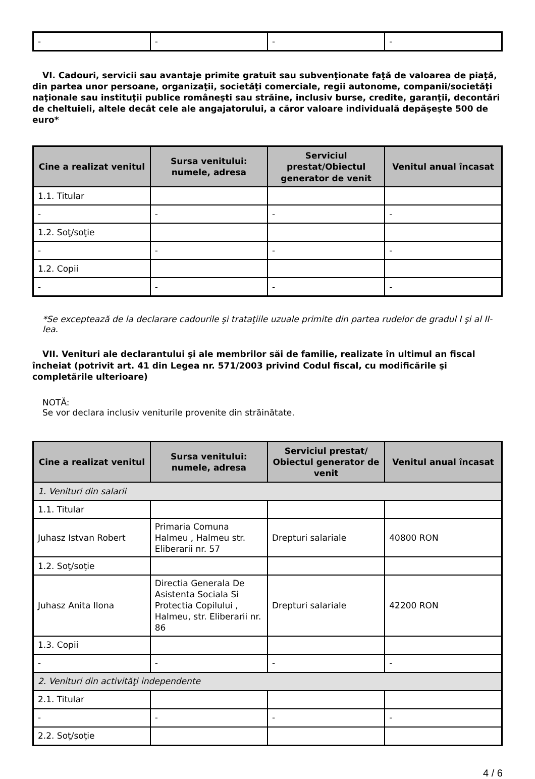| - | - | - | - |
VI. Cadouri, servicii sau avantaje primite gratuit sau subvenţionate faţă de valoarea de piaţă, din partea unor persoane, organizaţii, societăţi comerciale, regii autonome, companii/societăţi naţionale sau instituţii publice româneşti sau străine, inclusiv burse, credite, garanţii, decontări de cheltuieli, altele decât cele ale angajatorului, a căror valoare individuală depăşeşte 500 de euro*
| Cine a realizat venitul | Sursa venitului: numele, adresa | Serviciul prestat/Obiectul generator de venit | Venitul anual încasat |
| --- | --- | --- | --- |
| 1.1. Titular | | | |
| - | - | - | - |
| 1.2. Soţ/soţie | | | |
| - | - | - | - |
| 1.2. Copii | | | |
| - | - | - | - |
*Se exceptează de la declarare cadourile şi trataţiile uzuale primite din partea rudelor de gradul I şi al II-lea.
VII. Venituri ale declarantului şi ale membrilor săi de familie, realizate în ultimul an fiscal încheiat (potrivit art. 41 din Legea nr. 571/2003 privind Codul fiscal, cu modificările şi completările ulterioare)
NOTĂ:
Se vor declara inclusiv veniturile provenite din străinătate.
| Cine a realizat venitul | Sursa venitului: numele, adresa | Serviciul prestat/ Obiectul generator de venit | Venitul anual încasat |
| --- | --- | --- | --- |
| 1. Venituri din salarii | | | |
| 1.1. Titular | | | |
| Juhasz Istvan Robert | Primaria Comuna Halmeu , Halmeu str. Eliberarii nr. 57 | Drepturi salariale | 40800 RON |
| 1.2. Soţ/soţie | | | |
| Juhasz Anita Ilona | Directia Generala De Asistenta Sociala Si Protectia Copilului , Halmeu, str. Eliberarii nr. 86 | Drepturi salariale | 42200 RON |
| 1.3. Copii | | | |
| - | - | - | - |
| 2. Venituri din activităţi independente | | | |
| 2.1. Titular | | | |
| - | - | - | - |
| 2.2. Soţ/soţie | | | |
4 / 6